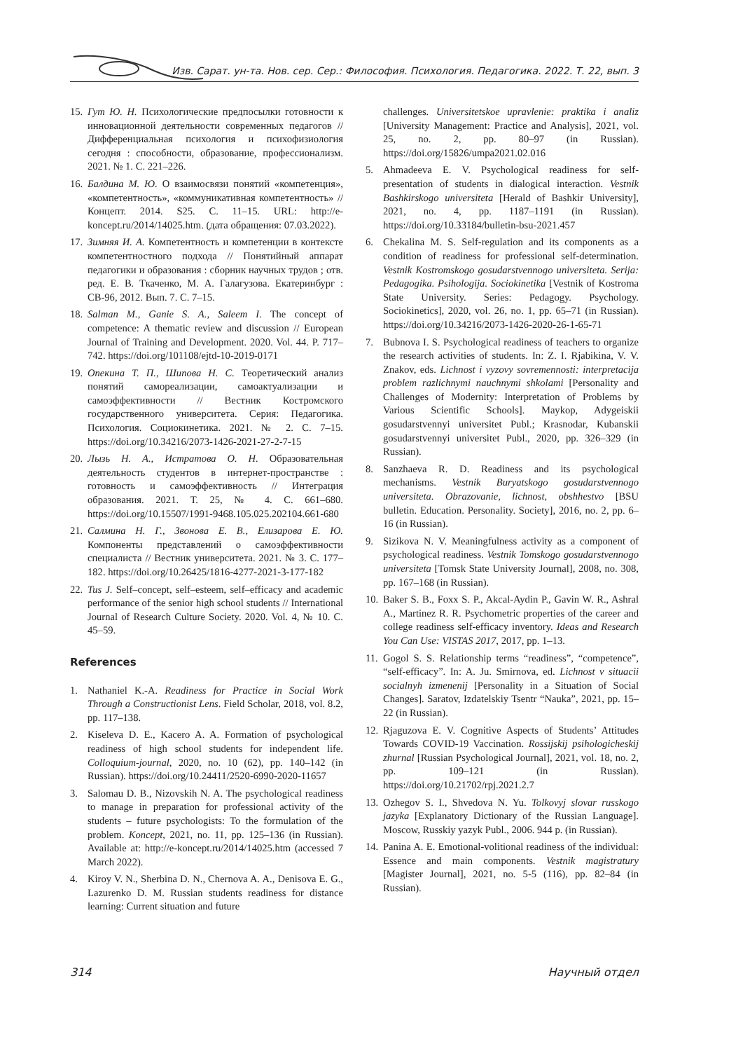Изв. Сарат. ун-та. Нов. сер. Сер.: Философия. Психология. Педагогика. 2022. Т. 22, вып. 3
15. Гут Ю. Н. Психологические предпосылки готовности к инновационной деятельности современных педагогов // Дифференциальная психология и психофизиология сегодня : способности, образование, профессионализм. 2021. № 1. С. 221–226.
16. Балдина М. Ю. О взаимосвязи понятий «компетенция», «компетентность», «коммуникативная компетентность» // Концепт. 2014. S25. С. 11–15. URL: http://e-koncept.ru/2014/14025.htm. (дата обращения: 07.03.2022).
17. Зимняя И. А. Компетентность и компетенции в контексте компетентностного подхода // Понятийный аппарат педагогики и образования : сборник научных трудов ; отв. ред. Е. В. Ткаченко, М. А. Галагузова. Екатеринбург : СВ-96, 2012. Вып. 7. С. 7–15.
18. Salman M., Ganie S. A., Saleem I. The concept of competence: A thematic review and discussion // European Journal of Training and Development. 2020. Vol. 44. P. 717–742. https://doi.org/101108/ejtd-10-2019-0171
19. Опекина Т. П., Шипова Н. С. Теоретический анализ понятий самореализации, самоактуализации и самоэффективности // Вестник Костромского государственного университета. Серия: Педагогика. Психология. Социокинетика. 2021. № 2. С. 7–15. https://doi.org/10.34216/2073-1426-2021-27-2-7-15
20. Лызь Н. А., Истратова О. Н. Образовательная деятельность студентов в интернет-пространстве : готовность и самоэффективность // Интеграция образования. 2021. Т. 25, № 4. С. 661–680. https://doi.org/10.15507/1991-9468.105.025.202104.661-680
21. Салмина Н. Г., Звонова Е. В., Елизарова Е. Ю. Компоненты представлений о самоэффективности специалиста // Вестник университета. 2021. № 3. С. 177–182. https://doi.org/10.26425/1816-4277-2021-3-177-182
22. Tus J. Self–concept, self–esteem, self–efficacy and academic performance of the senior high school students // International Journal of Research Culture Society. 2020. Vol. 4, № 10. С. 45–59.
References
1. Nathaniel K.-A. Readiness for Practice in Social Work Through a Constructionist Lens. Field Scholar, 2018, vol. 8.2, pp. 117–138.
2. Kiseleva D. E., Kacero A. A. Formation of psychological readiness of high school students for independent life. Colloquium-journal, 2020, no. 10 (62), pp. 140–142 (in Russian). https://doi.org/10.24411/2520-6990-2020-11657
3. Salomau D. B., Nizovskih N. A. The psychological readiness to manage in preparation for professional activity of the students – future psychologists: To the formulation of the problem. Koncept, 2021, no. 11, pp. 125–136 (in Russian). Available at: http://e-koncept.ru/2014/14025.htm (accessed 7 March 2022).
4. Kiroy V. N., Sherbina D. N., Chernova A. A., Denisova E. G., Lazurenko D. M. Russian students readiness for distance learning: Current situation and future
challenges. Universitetskoe upravlenie: praktika i analiz [University Management: Practice and Analysis], 2021, vol. 25, no. 2, pp. 80–97 (in Russian). https://doi.org/15826/umpa2021.02.016
5. Ahmadeeva E. V. Psychological readiness for self-presentation of students in dialogical interaction. Vestnik Bashkirskogo universiteta [Herald of Bashkir University], 2021, no. 4, pp. 1187–1191 (in Russian). https://doi.org/10.33184/bulletin-bsu-2021.457
6. Chekalina M. S. Self-regulation and its components as a condition of readiness for professional self-determination. Vestnik Kostromskogo gosudarstvennogo universiteta. Serija: Pedagogika. Psihologija. Sociokinetika [Vestnik of Kostroma State University. Series: Pedagogy. Psychology. Sociokinetics], 2020, vol. 26, no. 1, pp. 65–71 (in Russian). https://doi.org/10.34216/2073-1426-2020-26-1-65-71
7. Bubnova I. S. Psychological readiness of teachers to organize the research activities of students. In: Z. I. Rjabikina, V. V. Znakov, eds. Lichnost i vyzovy sovremennosti: interpretacija problem razlichnymi nauchnymi shkolami [Personality and Challenges of Modernity: Interpretation of Problems by Various Scientific Schools]. Maykop, Adygeiskii gosudarstvennyi universitet Publ.; Krasnodar, Kubanskii gosudarstvennyi universitet Publ., 2020, pp. 326–329 (in Russian).
8. Sanzhaeva R. D. Readiness and its psychological mechanisms. Vestnik Buryatskogo gosudarstvennogo universiteta. Obrazovanie, lichnost, obshhestvo [BSU bulletin. Education. Personality. Society], 2016, no. 2, pp. 6–16 (in Russian).
9. Sizikova N. V. Meaningfulness activity as a component of psychological readiness. Vestnik Tomskogo gosudarstvennogo universiteta [Tomsk State University Journal], 2008, no. 308, pp. 167–168 (in Russian).
10. Baker S. B., Foxx S. P., Akcal-Aydin P., Gavin W. R., Ashral A., Martinez R. R. Psychometric properties of the career and college readiness self-efficacy inventory. Ideas and Research You Can Use: VISTAS 2017, 2017, pp. 1–13.
11. Gogol S. S. Relationship terms “readiness”, “competence”, “self-efficacy”. In: A. Ju. Smirnova, ed. Lichnost v situacii socialnyh izmenenij [Personality in a Situation of Social Changes]. Saratov, Izdatelskiy Tsentr “Nauka”, 2021, pp. 15–22 (in Russian).
12. Rjaguzova E. V. Cognitive Aspects of Students’ Attitudes Towards COVID-19 Vaccination. Rossijskij psihologicheskij zhurnal [Russian Psychological Journal], 2021, vol. 18, no. 2, pp. 109–121 (in Russian). https://doi.org/10.21702/rpj.2021.2.7
13. Ozhegov S. I., Shvedova N. Yu. Tolkovyj slovar russkogo jazyka [Explanatory Dictionary of the Russian Language]. Moscow, Russkiy yazyk Publ., 2006. 944 p. (in Russian).
14. Panina A. E. Emotional-volitional readiness of the individual: Essence and main components. Vestnik magistratury [Magister Journal], 2021, no. 5-5 (116), pp. 82–84 (in Russian).
314 Научный отдел